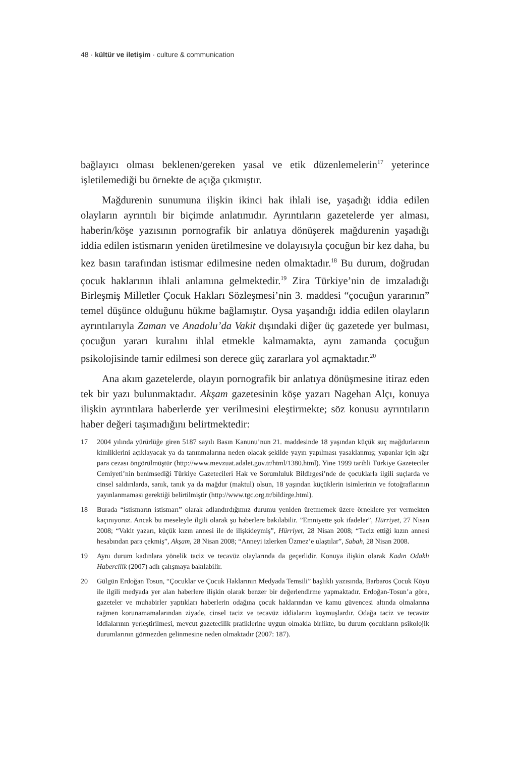48 · kültür ve iletişim · culture & communication
bağlayıcı olması beklenen/gereken yasal ve etik düzenlemelerin<sup>17</sup> yeterince işletilemediği bu örnekte de açığa çıkmıştır.
Mağdurenin sunumuna ilişkin ikinci hak ihlali ise, yaşadığı iddia edilen olayların ayrıntılı bir biçimde anlatımıdır. Ayrıntıların gazetelerde yer alması, haberin/köşe yazısının pornografik bir anlatıya dönüşerek mağdurenin yaşadığı iddia edilen istismarın yeniden üretilmesine ve dolayısıyla çocuğun bir kez daha, bu kez basın tarafından istismar edilmesine neden olmaktadır.<sup>18</sup> Bu durum, doğrudan çocuk haklarının ihlali anlamına gelmektedir.<sup>19</sup> Zira Türkiye’nin de imzaladığı Birleşmiş Milletler Çocuk Hakları Sözleşmesi’nin 3. maddesi “çocuğun yararının” temel düşünce olduğunu hükme bağlamıştır. Oysa yaşandığı iddia edilen olayların ayrıntılarıyla Zaman ve Anadolu’da Vakit dışındaki diğer üç gazetede yer bulması, çocuğun yararı kuralını ihlal etmekle kalmamakta, aynı zamanda çocuğun psikolojisinde tamir edilmesi son derece güç zararlara yol açmaktadır.<sup>20</sup>
Ana akım gazetelerde, olayın pornografik bir anlatıya dönüşmesine itiraz eden tek bir yazı bulunmaktadır. Akşam gazetesinin köşe yazarı Nagehan Alçı, konuya ilişkin ayrıntılara haberlerde yer verilmesini eleştirmekte; söz konusu ayrıntıların haber değeri taşımadığını belirtmektedir:
17 2004 yılında yürürlüğe giren 5187 sayılı Basın Kanunu’nun 21. maddesinde 18 yaşından küçük suç mağdurlarının kimliklerini açıklayacak ya da tanınmalarına neden olacak şekilde yayın yapılması yasaklanmış; yapanlar için ağır para cezası öngörülmüştür (http://www.mevzuat.adalet.gov.tr/html/1380.html). Yine 1999 tarihli Türkiye Gazeteciler Cemiyeti’nin benimsediği Türkiye Gazetecileri Hak ve Sorumluluk Bildirgesi’nde de çocuklarla ilgili suçlarda ve cinsel saldırılarda, sanık, tanık ya da mağdur (maktul) olsun, 18 yaşından küçüklerin isimlerinin ve fotoğraflarının yayınlanmaması gerektiği belirtilmiştir (http://www.tgc.org.tr/bildirge.html).
18 Burada “istismarın istismarı” olarak adlandırdığımız durumu yeniden üretmemek üzere örneklere yer vermekten kaçınıyoruz. Ancak bu meseleyle ilgili olarak şu haberlere bakılabilir. ”Emniyette şok ifadeler”, Hürriyet, 27 Nisan 2008; “Vakit yazarı, küçük kızın annesi ile de ilişkideymiş”, Hürriyet, 28 Nisan 2008; “Taciz ettiği kızın annesi hesabından para çekmiş”, Akşam, 28 Nisan 2008; “Anneyi izlerken Üzmez’e ulaştılar”, Sabah, 28 Nisan 2008.
19 Aynı durum kadınlara yönelik taciz ve tecavüz olaylarında da geçerlidir. Konuya ilişkin olarak Kadın Odaklı Habercilik (2007) adlı çalışmaya bakılabilir.
20 Gülgün Erdoğan Tosun, “Çocuklar ve Çocuk Haklarının Medyada Temsili” başlıklı yazısında, Barbaros Çocuk Köyü ile ilgili medyada yer alan haberlere ilişkin olarak benzer bir değerlendirme yapmaktadır. Erdoğan-Tosun’a göre, gazeteler ve muhabirler yaptıkları haberlerin odağına çocuk haklarından ve kamu güvencesi altında olmalarına rağmen korunamamalarından ziyade, cinsel taciz ve tecavüz iddialarını koymuşlardır. Odağa taciz ve tecavüz iddialarının yerleştirilmesi, mevcut gazetecilik pratiklerine uygun olmakla birlikte, bu durum çocukların psikolojik durumlarının görmezden gelinmesine neden olmaktadır (2007: 187).